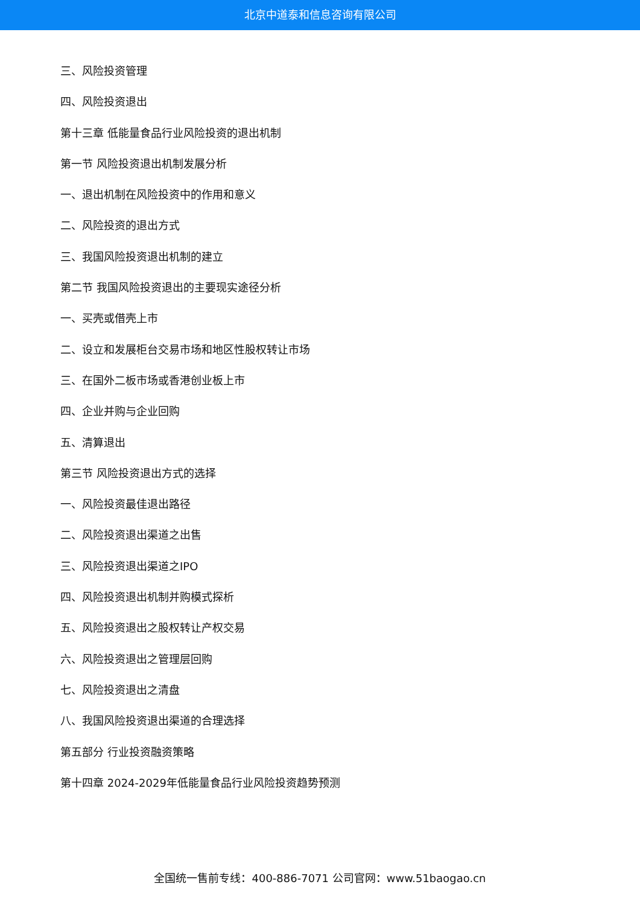北京中道泰和信息咨询有限公司
三、风险投资管理
四、风险投资退出
第十三章 低能量食品行业风险投资的退出机制
第一节 风险投资退出机制发展分析
一、退出机制在风险投资中的作用和意义
二、风险投资的退出方式
三、我国风险投资退出机制的建立
第二节 我国风险投资退出的主要现实途径分析
一、买壳或借壳上市
二、设立和发展柜台交易市场和地区性股权转让市场
三、在国外二板市场或香港创业板上市
四、企业并购与企业回购
五、清算退出
第三节 风险投资退出方式的选择
一、风险投资最佳退出路径
二、风险投资退出渠道之出售
三、风险投资退出渠道之IPO
四、风险投资退出机制并购模式探析
五、风险投资退出之股权转让产权交易
六、风险投资退出之管理层回购
七、风险投资退出之清盘
八、我国风险投资退出渠道的合理选择
第五部分 行业投资融资策略
第十四章 2024-2029年低能量食品行业风险投资趋势预测
全国统一售前专线：400-886-7071 公司官网：www.51baogao.cn